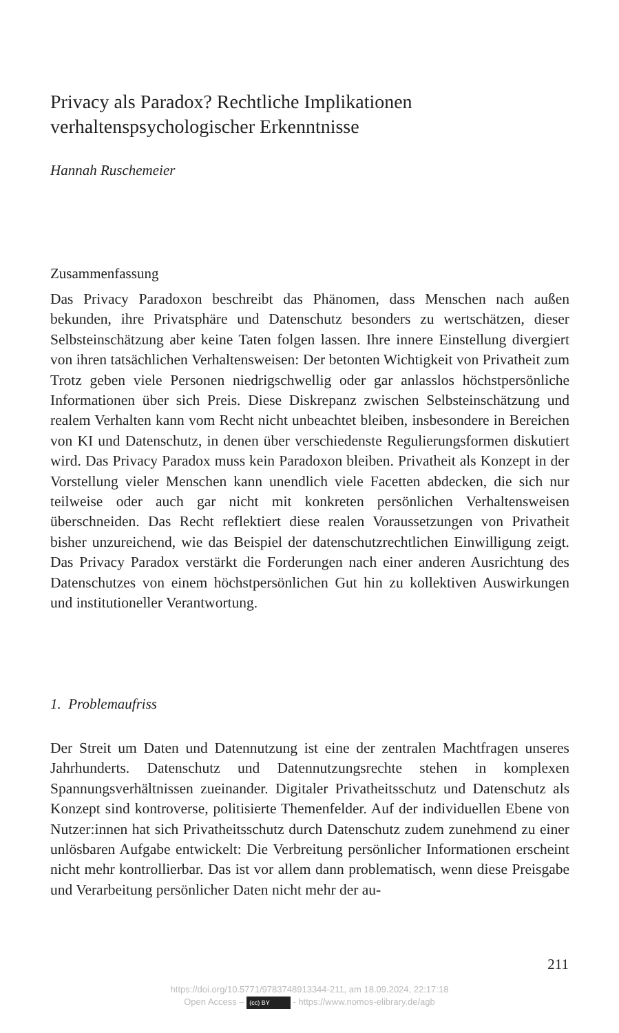Privacy als Paradox? Rechtliche Implikationen
verhaltenspsychologischer Erkenntnisse
Hannah Ruschemeier
Zusammenfassung
Das Privacy Paradoxon beschreibt das Phänomen, dass Menschen nach außen bekunden, ihre Privatsphäre und Datenschutz besonders zu wertschätzen, dieser Selbsteinschätzung aber keine Taten folgen lassen. Ihre innere Einstellung divergiert von ihren tatsächlichen Verhaltensweisen: Der betonten Wichtigkeit von Privatheit zum Trotz geben viele Personen niedrigschwellig oder gar anlasslos höchstpersönliche Informationen über sich Preis. Diese Diskrepanz zwischen Selbsteinschätzung und realem Verhalten kann vom Recht nicht unbeachtet bleiben, insbesondere in Bereichen von KI und Datenschutz, in denen über verschiedenste Regulierungsformen diskutiert wird. Das Privacy Paradox muss kein Paradoxon bleiben. Privatheit als Konzept in der Vorstellung vieler Menschen kann unendlich viele Facetten abdecken, die sich nur teilweise oder auch gar nicht mit konkreten persönlichen Verhaltensweisen überschneiden. Das Recht reflektiert diese realen Voraussetzungen von Privatheit bisher unzureichend, wie das Beispiel der datenschutzrechtlichen Einwilligung zeigt. Das Privacy Paradox verstärkt die Forderungen nach einer anderen Ausrichtung des Datenschutzes von einem höchstpersönlichen Gut hin zu kollektiven Auswirkungen und institutioneller Verantwortung.
1. Problemaufriss
Der Streit um Daten und Datennutzung ist eine der zentralen Machtfragen unseres Jahrhunderts. Datenschutz und Datennutzungsrechte stehen in komplexen Spannungsverhältnissen zueinander. Digitaler Privatheitsschutz und Datenschutz als Konzept sind kontroverse, politisierte Themenfelder. Auf der individuellen Ebene von Nutzer:innen hat sich Privatheitsschutz durch Datenschutz zudem zunehmend zu einer unlösbaren Aufgabe entwickelt: Die Verbreitung persönlicher Informationen erscheint nicht mehr kontrollierbar. Das ist vor allem dann problematisch, wenn diese Preisgabe und Verarbeitung persönlicher Daten nicht mehr der au-
211
https://doi.org/10.5771/9783748913344-211, am 18.09.2024, 22:17:18
Open Access – (cc) BY - https://www.nomos-elibrary.de/agb